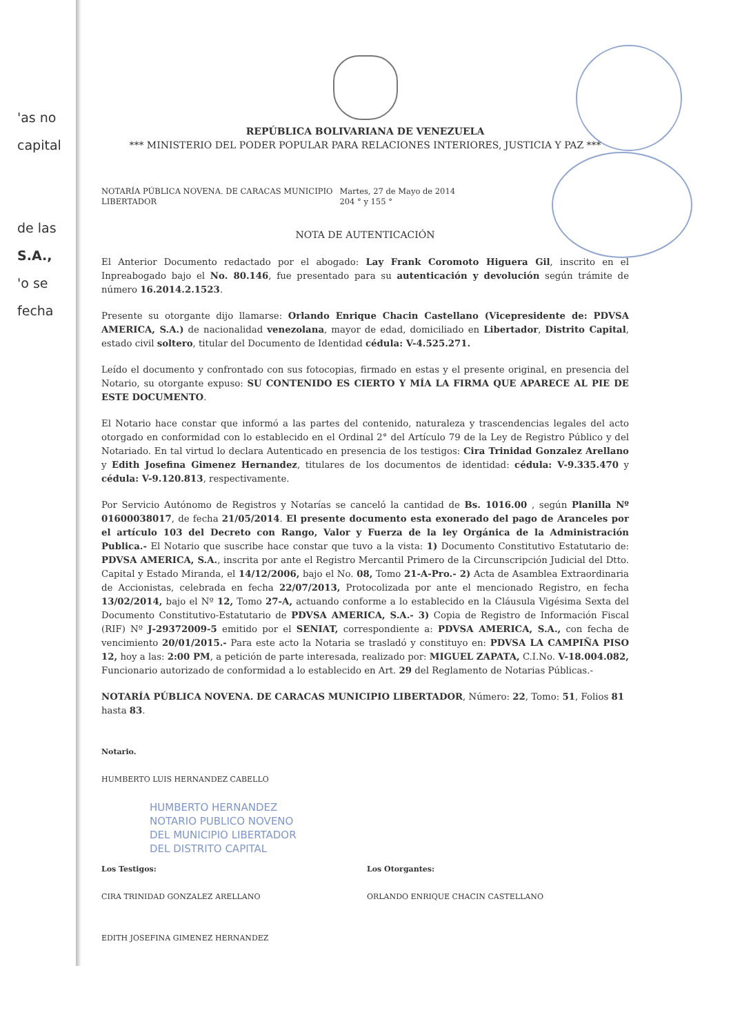'as no
capital
de las
S.A.,
'o se
fecha
REPÚBLICA BOLIVARIANA DE VENEZUELA
*** MINISTERIO DEL PODER POPULAR PARA RELACIONES INTERIORES, JUSTICIA Y PAZ ***
NOTARÍA PÚBLICA NOVENA. DE CARACAS MUNICIPIO
LIBERTADOR
Martes, 27 de Mayo de 2014
204 ° y 155 °
NOTA DE AUTENTICACIÓN
El Anterior Documento redactado por el abogado: Lay Frank Coromoto Higuera Gil, inscrito en el Inpreabogado bajo el No. 80.146, fue presentado para su autenticación y devolución según trámite de número 16.2014.2.1523.
Presente su otorgante dijo llamarse: Orlando Enrique Chacin Castellano (Vicepresidente de: PDVSA AMERICA, S.A.) de nacionalidad venezolana, mayor de edad, domiciliado en Libertador, Distrito Capital, estado civil soltero, titular del Documento de Identidad cédula: V-4.525.271.
Leído el documento y confrontado con sus fotocopias, firmado en estas y el presente original, en presencia del Notario, su otorgante expuso: SU CONTENIDO ES CIERTO Y MÍA LA FIRMA QUE APARECE AL PIE DE ESTE DOCUMENTO.
El Notario hace constar que informó a las partes del contenido, naturaleza y trascendencias legales del acto otorgado en conformidad con lo establecido en el Ordinal 2° del Artículo 79 de la Ley de Registro Público y del Notariado. En tal virtud lo declara Autenticado en presencia de los testigos: Cira Trinidad Gonzalez Arellano y Edith Josefina Gimenez Hernandez, titulares de los documentos de identidad: cédula: V-9.335.470 y cédula: V-9.120.813, respectivamente.
Por Servicio Autónomo de Registros y Notarías se canceló la cantidad de Bs. 1016.00 , según Planilla Nº 01600038017, de fecha 21/05/2014. El presente documento esta exonerado del pago de Aranceles por el artículo 103 del Decreto con Rango, Valor y Fuerza de la ley Orgánica de la Administración Publica.- El Notario que suscribe hace constar que tuvo a la vista: 1) Documento Constitutivo Estatutario de: PDVSA AMERICA, S.A., inscrita por ante el Registro Mercantil Primero de la Circunscripción Judicial del Dtto. Capital y Estado Miranda, el 14/12/2006, bajo el No. 08, Tomo 21-A-Pro.- 2) Acta de Asamblea Extraordinaria de Accionistas, celebrada en fecha 22/07/2013, Protocolizada por ante el mencionado Registro, en fecha 13/02/2014, bajo el Nº 12, Tomo 27-A, actuando conforme a lo establecido en la Cláusula Vigésima Sexta del Documento Constitutivo-Estatutario de PDVSA AMERICA, S.A.- 3) Copia de Registro de Información Fiscal (RIF) Nº J-29372009-5 emitido por el SENIAT, correspondiente a: PDVSA AMERICA, S.A., con fecha de vencimiento 20/01/2015.- Para este acto la Notaria se trasladó y constituyo en: PDVSA LA CAMPIÑA PISO 12, hoy a las: 2:00 PM, a petición de parte interesada, realizado por: MIGUEL ZAPATA, C.I.No. V-18.004.082, Funcionario autorizado de conformidad a lo establecido en Art. 29 del Reglamento de Notarias Públicas.-
NOTARÍA PÚBLICA NOVENA. DE CARACAS MUNICIPIO LIBERTADOR, Número: 22, Tomo: 51, Folios 81 hasta 83.
Notario.
HUMBERTO LUIS HERNANDEZ CABELLO
HUMBERTO HERNANDEZ
NOTARIO PUBLICO NOVENO
DEL MUNICIPIO LIBERTADOR
DEL DISTRITO CAPITAL
Los Testigos:
CIRA TRINIDAD GONZALEZ ARELLANO
EDITH JOSEFINA GIMENEZ HERNANDEZ
Los Otorgantes:
ORLANDO ENRIQUE CHACIN CASTELLANO